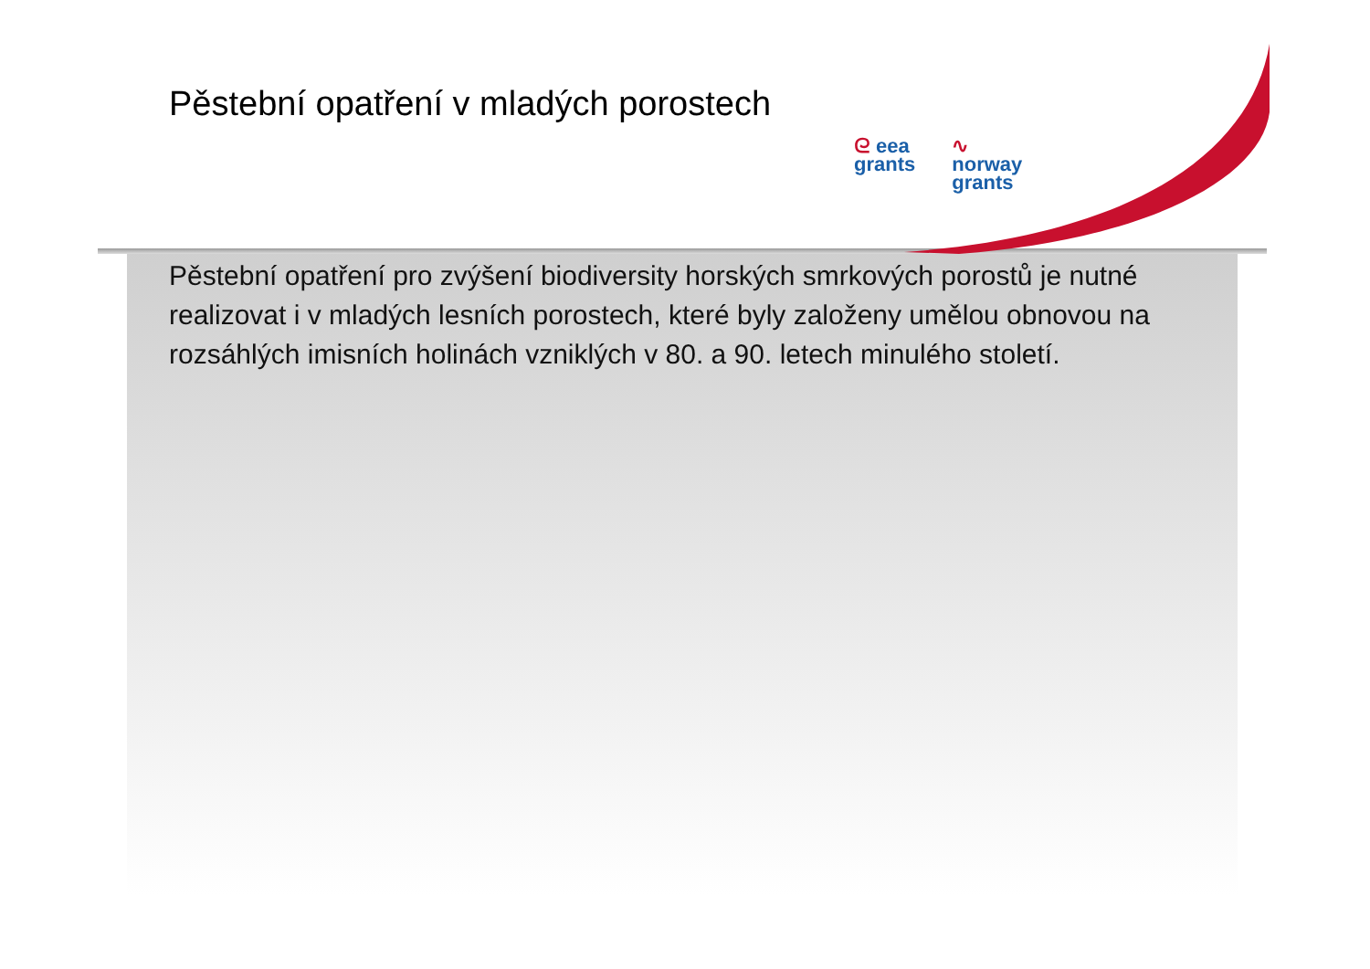Pěstební opatření v mladých porostech
ᘓ eea
grants
∿
norway
grants
Pěstební opatření pro zvýšení biodiversity horských smrkových porostů je nutné realizovat i v mladých lesních porostech, které byly založeny umělou obnovou na rozsáhlých imisních holinách vzniklých v 80. a 90. letech minulého století.